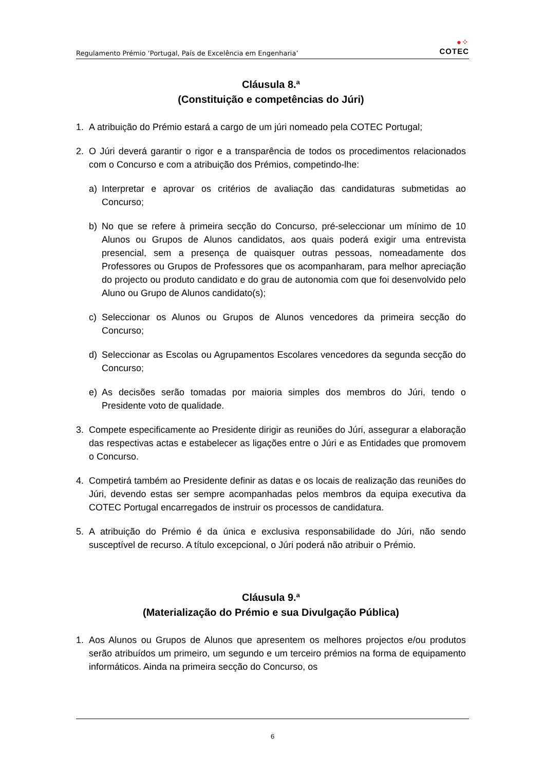Regulamento Prémio ‘Portugal, País de Excelência em Engenharia’
●⁘
COTEC
Cláusula 8.ª
(Constituição e competências do Júri)
1. A atribuição do Prémio estará a cargo de um júri nomeado pela COTEC Portugal;
2. O Júri deverá garantir o rigor e a transparência de todos os procedimentos relacionados com o Concurso e com a atribuição dos Prémios, competindo-lhe:
a) Interpretar e aprovar os critérios de avaliação das candidaturas submetidas ao Concurso;
b) No que se refere à primeira secção do Concurso, pré-seleccionar um mínimo de 10 Alunos ou Grupos de Alunos candidatos, aos quais poderá exigir uma entrevista presencial, sem a presença de quaisquer outras pessoas, nomeadamente dos Professores ou Grupos de Professores que os acompanharam, para melhor apreciação do projecto ou produto candidato e do grau de autonomia com que foi desenvolvido pelo Aluno ou Grupo de Alunos candidato(s);
c) Seleccionar os Alunos ou Grupos de Alunos vencedores da primeira secção do Concurso;
d) Seleccionar as Escolas ou Agrupamentos Escolares vencedores da segunda secção do Concurso;
e) As decisões serão tomadas por maioria simples dos membros do Júri, tendo o Presidente voto de qualidade.
3. Compete especificamente ao Presidente dirigir as reuniões do Júri, assegurar a elaboração das respectivas actas e estabelecer as ligações entre o Júri e as Entidades que promovem o Concurso.
4. Competirá também ao Presidente definir as datas e os locais de realização das reuniões do Júri, devendo estas ser sempre acompanhadas pelos membros da equipa executiva da COTEC Portugal encarregados de instruir os processos de candidatura.
5. A atribuição do Prémio é da única e exclusiva responsabilidade do Júri, não sendo susceptível de recurso. A título excepcional, o Júri poderá não atribuir o Prémio.
Cláusula 9.ª
(Materialização do Prémio e sua Divulgação Pública)
1. Aos Alunos ou Grupos de Alunos que apresentem os melhores projectos e/ou produtos serão atribuídos um primeiro, um segundo e um terceiro prémios na forma de equipamento informáticos. Ainda na primeira secção do Concurso, os
6